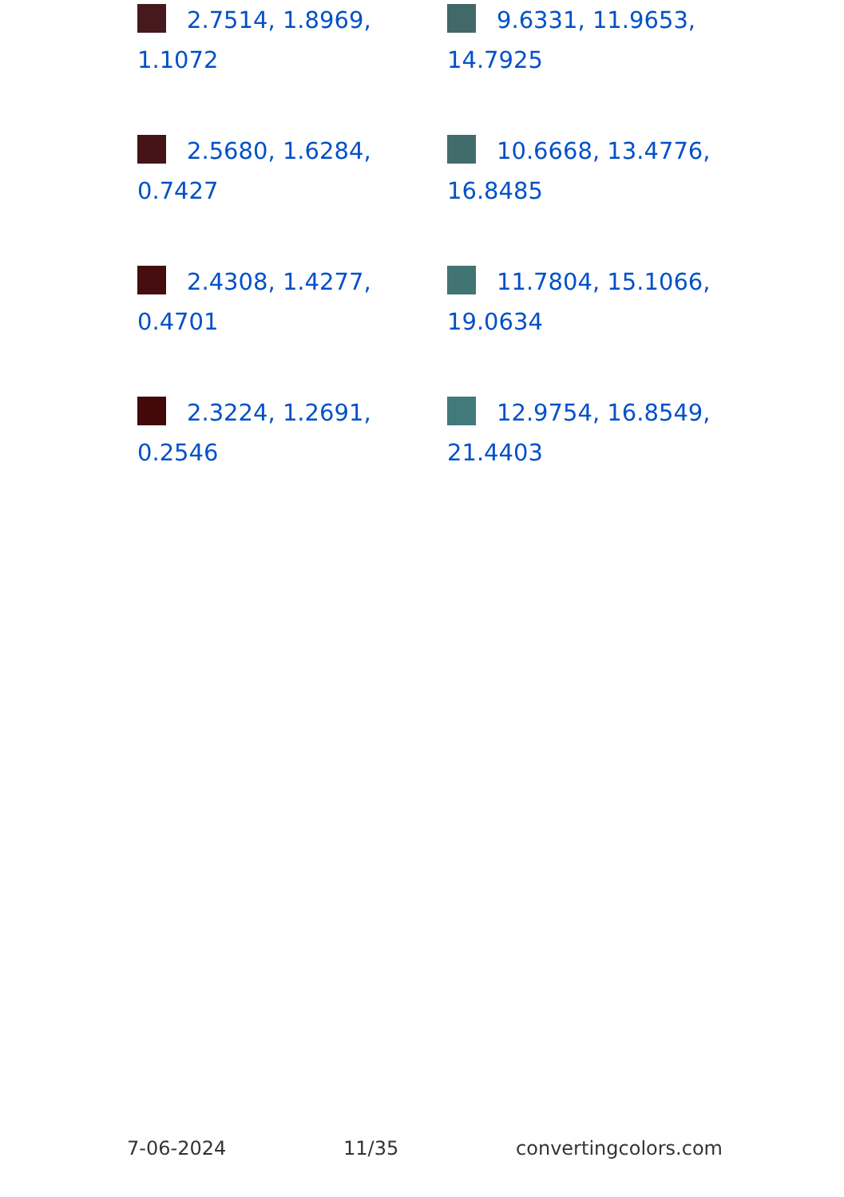2.7514, 1.8969, 1.1072
9.6331, 11.9653, 14.7925
2.5680, 1.6284, 0.7427
10.6668, 13.4776, 16.8485
2.4308, 1.4277, 0.4701
11.7804, 15.1066, 19.0634
2.3224, 1.2691, 0.2546
12.9754, 16.8549, 21.4403
7-06-2024 11/35 convertingcolors.com